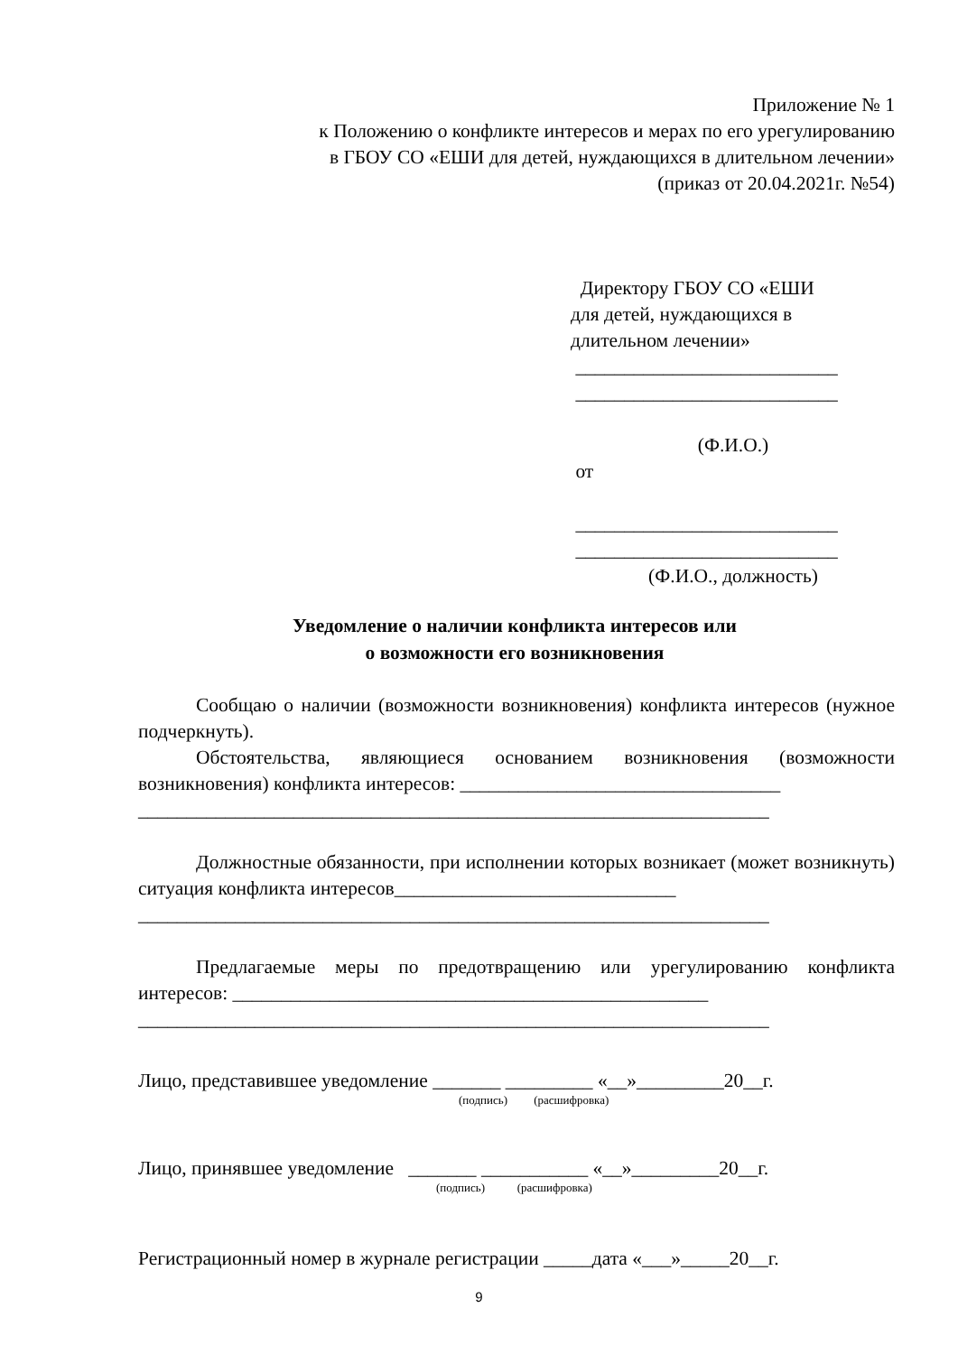Приложение № 1
к Положению о конфликте интересов и мерах по его урегулированию
в ГБОУ СО «ЕШИ для детей, нуждающихся в длительном лечении»
(приказ от 20.04.2021г. №54)
Директору ГБОУ СО «ЕШИ
для детей, нуждающихся в
длительном лечении»
___________________________
___________________________
(Ф.И.О.)
от
___________________________
___________________________
(Ф.И.О., должность)
Уведомление о наличии конфликта интересов или
о возможности его возникновения
Сообщаю о наличии (возможности возникновения) конфликта интересов (нужное подчеркнуть).
Обстоятельства, являющиеся основанием возникновения (возможности возникновения) конфликта интересов: _________________________________
_________________________________________________________________
Должностные обязанности, при исполнении которых возникает (может возникнуть) ситуация конфликта интересов_____________________________
_________________________________________________________________
Предлагаемые меры по предотвращению или урегулированию конфликта интересов: _________________________________________________
_________________________________________________________________
Лицо, представившее уведомление _______ _________ «__»_________20__г.
(подпись) (расшифровка)
Лицо, принявшее уведомление _______ ___________ «__»_________20__г.
(подпись) (расшифровка)
Регистрационный номер в журнале регистрации _____дата «___»_____20__г.
9